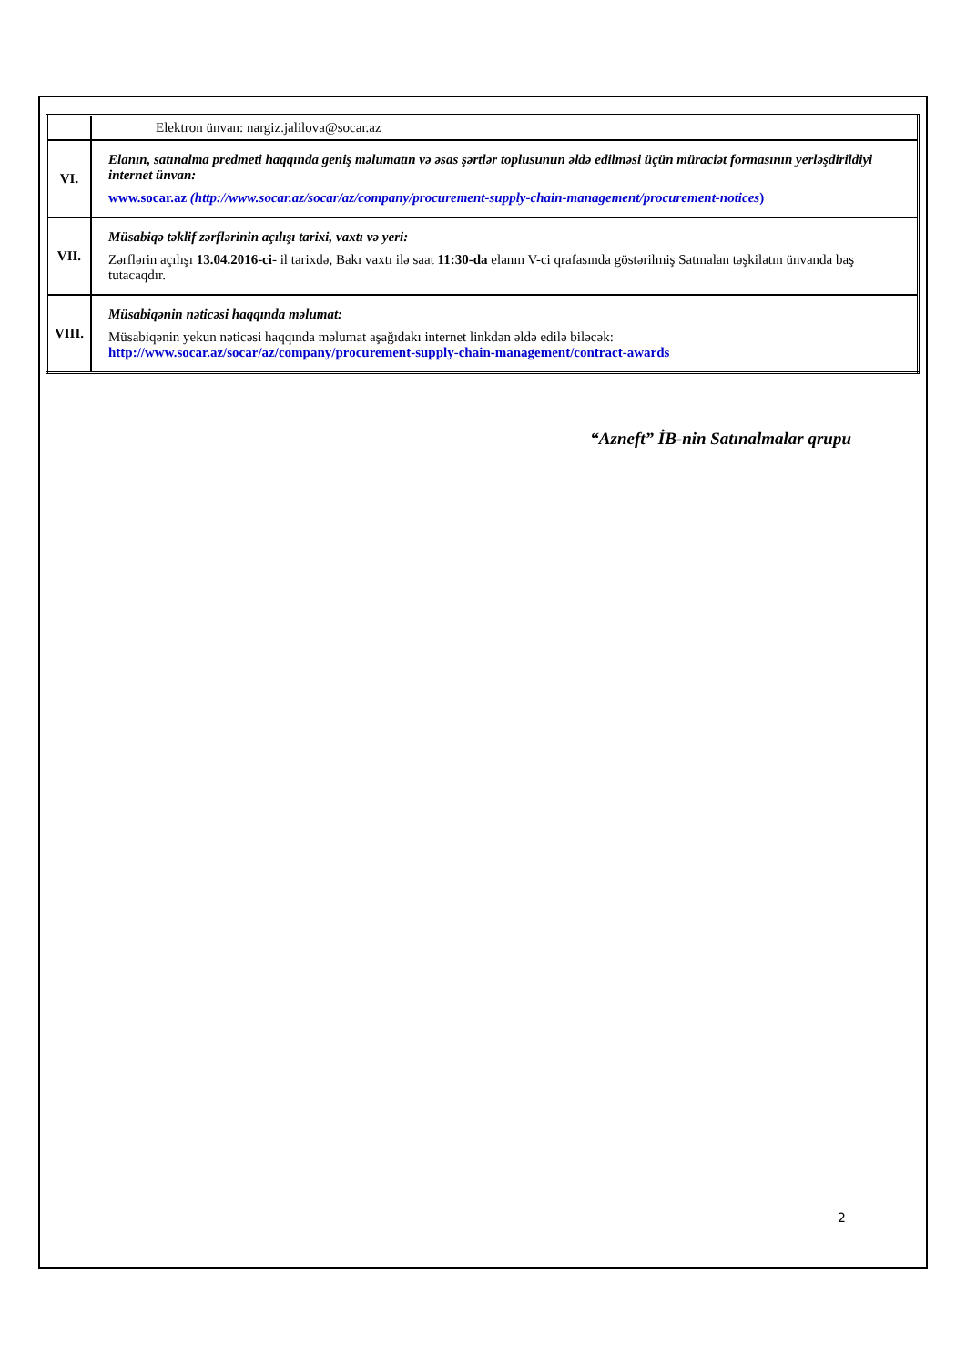| | Elektron ünvan: nargiz.jalilova@socar.az |
| VI. | Elanın, satınalma predmeti haqqında geniş məlumatın və əsas şərtlər toplusunun əldə edilməsi üçün müraciət formasının yerləşdirildiyi internet ünvan: www.socar.az (http://www.socar.az/socar/az/company/procurement-supply-chain-management/procurement-notices ) |
| VII. | Müsabiqə təklif zərflərinin açılışı tarixi, vaxtı və yeri: Zərflərin açılışı 13.04.2016-ci - il tarixdə, Bakı vaxtı ilə saat 11:30-da elanın V-ci qrafasında göstərilmiş Satınalan təşkilatın ünvanda baş tutacaqdır. |
| VIII. | Müsabiqənin nəticəsi haqqında məlumat: Müsabiqənin yekun nəticəsi haqqında məlumat aşağıdakı internet linkdən əldə edilə biləcək: http://www.socar.az/socar/az/company/procurement-supply-chain-management/contract-awards |
“Azneft” İB-nin Satınalmalar qrupu
2